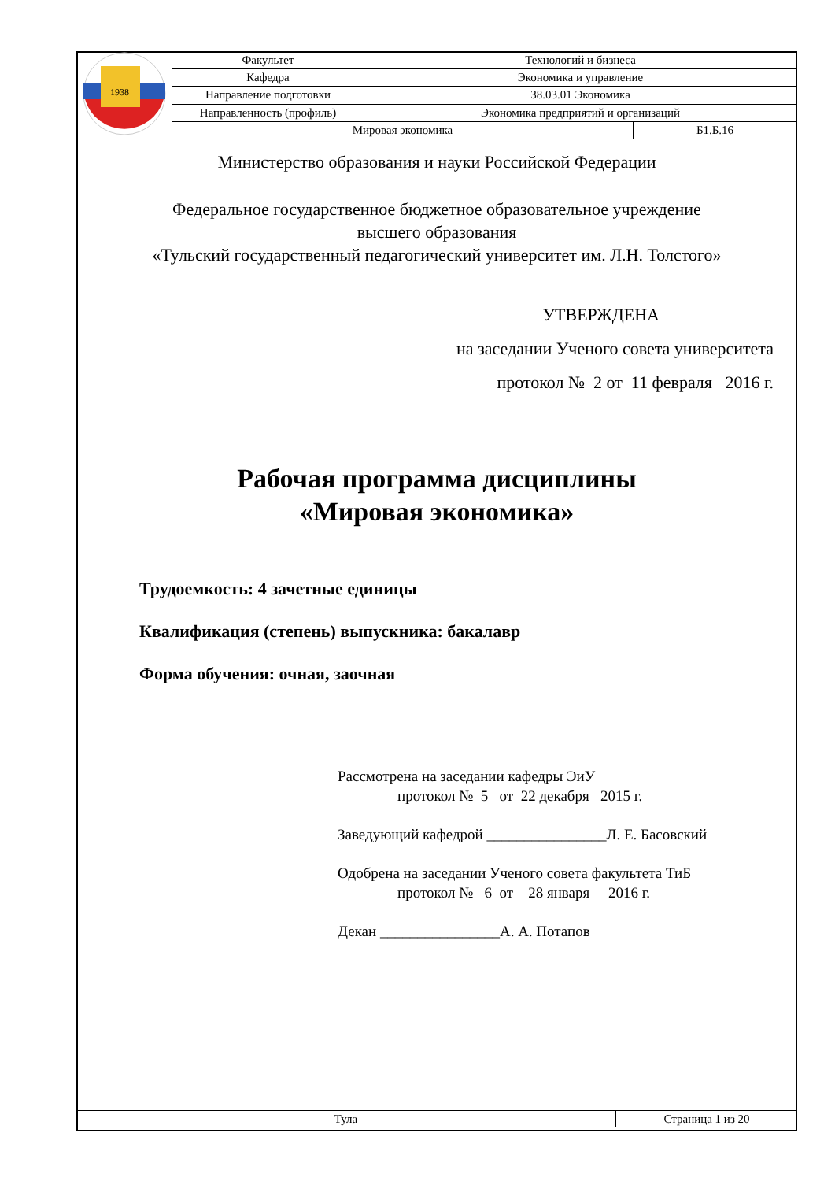| 1938 | Факультет | Технологий и бизнеса | |
| | Кафедра | Экономика и управление | |
| | Направление подготовки | 38.03.01 Экономика | |
| | Направленность (профиль) | Экономика предприятий и организаций | |
| | Мировая экономика | | Б1.Б.16 |
Министерство образования и науки Российской Федерации
Федеральное государственное бюджетное образовательное учреждение
высшего образования
«Тульский государственный педагогический университет им. Л.Н. Толстого»
УТВЕРЖДЕНА
на заседании Ученого совета университета
протокол № 2 от 11 февраля 2016 г.
Рабочая программа дисциплины
«Мировая экономика»
Трудоемкость: 4 зачетные единицы
Квалификация (степень) выпускника: бакалавр
Форма обучения: очная, заочная
Рассмотрена на заседании кафедры ЭиУ
протокол № 5 от 22 декабря 2015 г.
Заведующий кафедрой ________________Л. Е. Басовский
Одобрена на заседании Ученого совета факультета ТиБ
протокол № 6 от 28 января 2016 г.
Декан ________________А. А. Потапов
| Тула | Страница 1 из 20 |